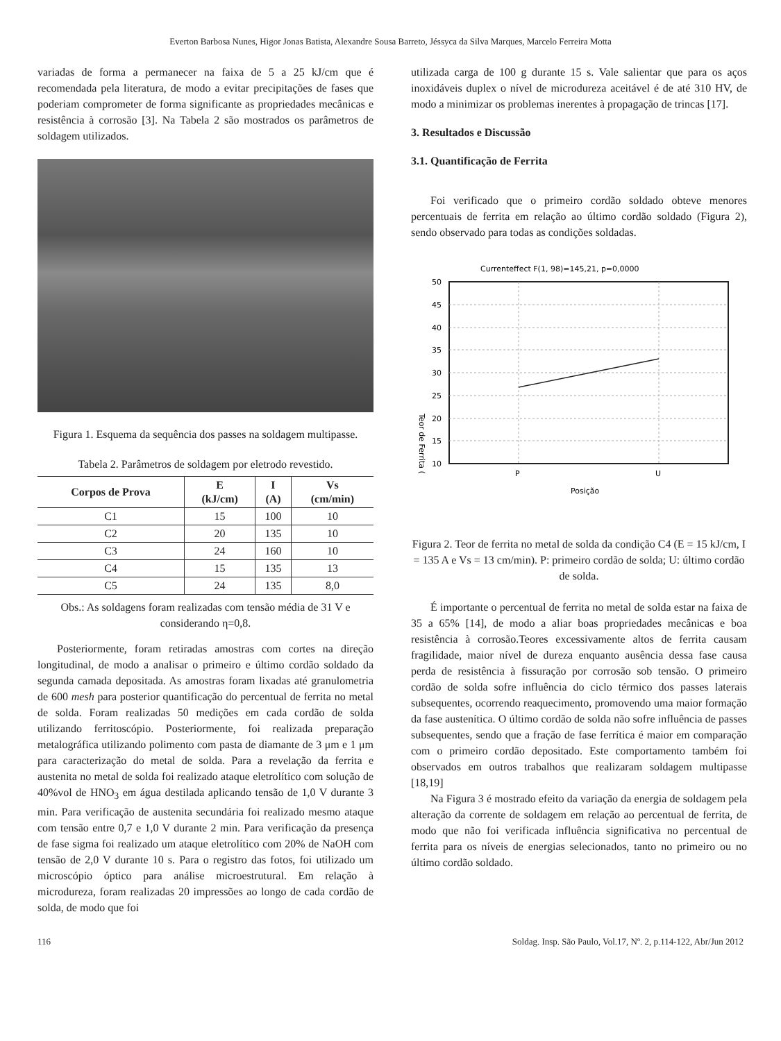Everton Barbosa Nunes, Higor Jonas Batista, Alexandre Sousa Barreto, Jéssyca da Silva Marques, Marcelo Ferreira Motta
variadas de forma a permanecer na faixa de 5 a 25 kJ/cm que é recomendada pela literatura, de modo a evitar precipitações de fases que poderiam comprometer de forma significante as propriedades mecânicas e resistência à corrosão [3]. Na Tabela 2 são mostrados os parâmetros de soldagem utilizados.
Figura 1. Esquema da sequência dos passes na soldagem multipasse.
Tabela 2. Parâmetros de soldagem por eletrodo revestido.
| Corpos de Prova | E (kJ/cm) | I (A) | Vs (cm/min) |
| --- | --- | --- | --- |
| C1 | 15 | 100 | 10 |
| C2 | 20 | 135 | 10 |
| C3 | 24 | 160 | 10 |
| C4 | 15 | 135 | 13 |
| C5 | 24 | 135 | 8,0 |
Obs.: As soldagens foram realizadas com tensão média de 31 V e considerando η=0,8.
Posteriormente, foram retiradas amostras com cortes na direção longitudinal, de modo a analisar o primeiro e último cordão soldado da segunda camada depositada. As amostras foram lixadas até granulometria de 600 mesh para posterior quantificação do percentual de ferrita no metal de solda. Foram realizadas 50 medições em cada cordão de solda utilizando ferritoscópio. Posteriormente, foi realizada preparação metalográfica utilizando polimento com pasta de diamante de 3 μm e 1 μm para caracterização do metal de solda. Para a revelação da ferrita e austenita no metal de solda foi realizado ataque eletrolítico com solução de 40%vol de HNO<sub>3</sub> em água destilada aplicando tensão de 1,0 V durante 3 min. Para verificação de austenita secundária foi realizado mesmo ataque com tensão entre 0,7 e 1,0 V durante 2 min. Para verificação da presença de fase sigma foi realizado um ataque eletrolítico com 20% de NaOH com tensão de 2,0 V durante 10 s. Para o registro das fotos, foi utilizado um microscópio óptico para análise microestrutural. Em relação à microdureza, foram realizadas 20 impressões ao longo de cada cordão de solda, de modo que foi
utilizada carga de 100 g durante 15 s. Vale salientar que para os aços inoxidáveis duplex o nível de microdureza aceitável é de até 310 HV, de modo a minimizar os problemas inerentes à propagação de trincas [17].
3. Resultados e Discussão
3.1. Quantificação de Ferrita
Foi verificado que o primeiro cordão soldado obteve menores percentuais de ferrita em relação ao último cordão soldado (Figura 2), sendo observado para todas as condições soldadas.
Currenteffect F(1, 98)=145,21, p=0,0000
50
45
40
35
30
25
20
15
10
P
U
Posição
Teor de Ferrita (
Figura 2. Teor de ferrita no metal de solda da condição C4 (E = 15 kJ/cm, I = 135 A e Vs = 13 cm/min). P: primeiro cordão de solda; U: último cordão de solda.
É importante o percentual de ferrita no metal de solda estar na faixa de 35 a 65% [14], de modo a aliar boas propriedades mecânicas e boa resistência à corrosão.Teores excessivamente altos de ferrita causam fragilidade, maior nível de dureza enquanto ausência dessa fase causa perda de resistência à fissuração por corrosão sob tensão. O primeiro cordão de solda sofre influência do ciclo térmico dos passes laterais subsequentes, ocorrendo reaquecimento, promovendo uma maior formação da fase austenítica. O último cordão de solda não sofre influência de passes subsequentes, sendo que a fração de fase ferrítica é maior em comparação com o primeiro cordão depositado. Este comportamento também foi observados em outros trabalhos que realizaram soldagem multipasse [18,19]
Na Figura 3 é mostrado efeito da variação da energia de soldagem pela alteração da corrente de soldagem em relação ao percentual de ferrita, de modo que não foi verificada influência significativa no percentual de ferrita para os níveis de energias selecionados, tanto no primeiro ou no último cordão soldado.
116 Soldag. Insp. São Paulo, Vol.17, Nº. 2, p.114-122, Abr/Jun 2012